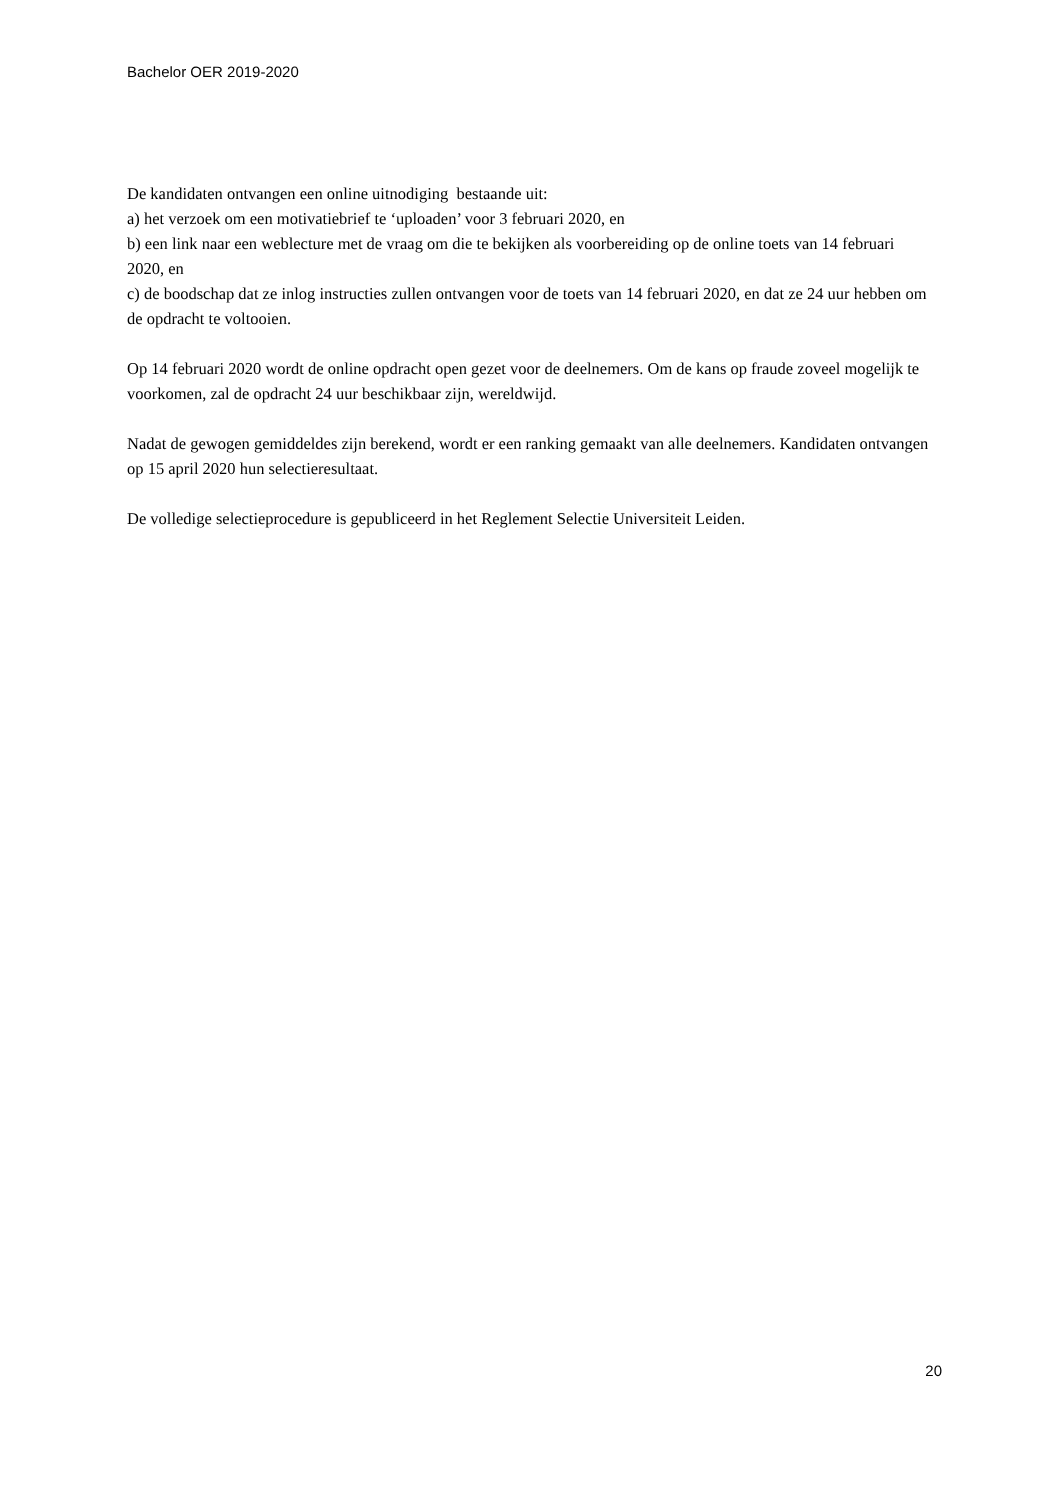Bachelor OER 2019-2020
De kandidaten ontvangen een online uitnodiging bestaande uit:
a) het verzoek om een motivatiebrief te ‘uploaden’ voor 3 februari 2020, en
b) een link naar een weblecture met de vraag om die te bekijken als voorbereiding op de online toets van 14 februari 2020, en
c) de boodschap dat ze inlog instructies zullen ontvangen voor de toets van 14 februari 2020, en dat ze 24 uur hebben om de opdracht te voltooien.
Op 14 februari 2020 wordt de online opdracht open gezet voor de deelnemers. Om de kans op fraude zoveel mogelijk te voorkomen, zal de opdracht 24 uur beschikbaar zijn, wereldwijd.
Nadat de gewogen gemiddeldes zijn berekend, wordt er een ranking gemaakt van alle deelnemers. Kandidaten ontvangen op 15 april 2020 hun selectieresultaat.
De volledige selectieprocedure is gepubliceerd in het Reglement Selectie Universiteit Leiden.
20